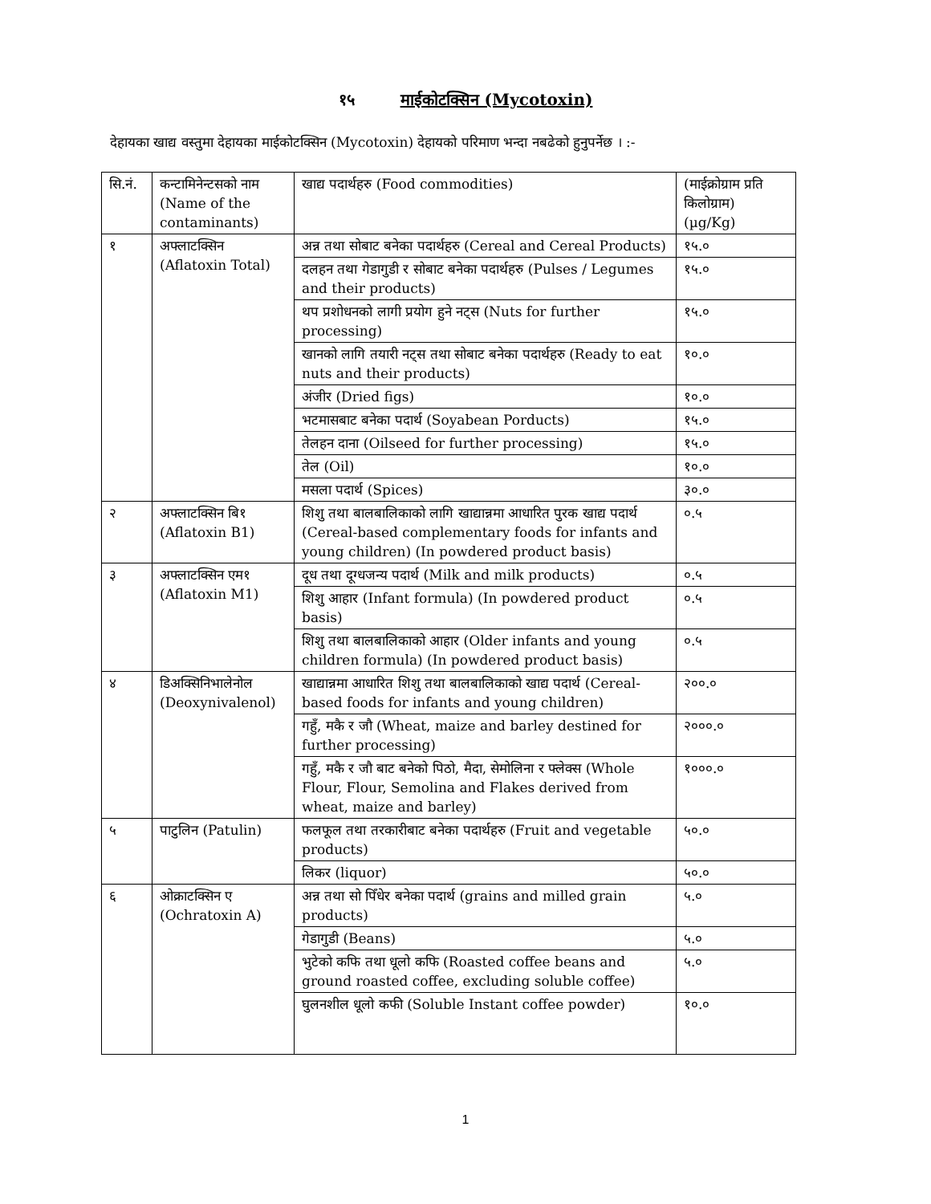१५ माईकोटक्सिन (Mycotoxin)
देहायका खाद्य वस्तुमा देहायका माईकोटक्सिन (Mycotoxin) देहायको परिमाण भन्दा नबढेको हुनुपर्नेछ । :-
| सि.नं. | कन्टामिनेन्टसको नाम (Name of the contaminants) | खाद्य पदार्थहरु (Food commodities) | (माईक्रोग्राम प्रति किलोग्राम) (µg/Kg) |
| १ | अफ्लाटक्सिन (Aflatoxin Total) | अन्न तथा सोबाट बनेका पदार्थहरु (Cereal and Cereal Products) | १५.० |
| | | दलहन तथा गेडागुडी र सोबाट बनेका पदार्थहरु (Pulses / Legumes and their products) | १५.० |
| | | थप प्रशोधनको लागी प्रयोग हुने नट्स (Nuts for further processing) | १५.० |
| | | खानको लागि तयारी नट्स तथा सोबाट बनेका पदार्थहरु (Ready to eat nuts and their products) | १०.० |
| | | अंजीर (Dried figs) | १०.० |
| | | भटमासबाट बनेका पदार्थ (Soyabean Porducts) | १५.० |
| | | तेलहन दाना (Oilseed for further processing) | १५.० |
| | | तेल (Oil) | १०.० |
| | | मसला पदार्थ (Spices) | ३०.० |
| २ | अफ्लाटक्सिन बि१ (Aflatoxin B1) | शिशु तथा बालबालिकाको लागि खाद्यान्नमा आधारित पुरक खाद्य पदार्थ (Cereal-based complementary foods for infants and young children) (In powdered product basis) | ०.५ |
| ३ | अफ्लाटक्सिन एम१ (Aflatoxin M1) | दूध तथा दूग्धजन्य पदार्थ (Milk and milk products) | ०.५ |
| | | शिशु आहार (Infant formula) (In powdered product basis) | ०.५ |
| | | शिशु तथा बालबालिकाको आहार (Older infants and young children formula) (In powdered product basis) | ०.५ |
| ४ | डिअक्सिनिभालेनोल (Deoxynivalenol) | खाद्यान्नमा आधारित शिशु तथा बालबालिकाको खाद्य पदार्थ (Cereal-based foods for infants and young children) | २००.० |
| | | गहुँ, मकै र जौ (Wheat, maize and barley destined for further processing) | २०००.० |
| | | गहुँ, मकै र जौ बाट बनेको पिठो, मैदा, सेमोलिना र फ्लेक्स (Whole Flour, Flour, Semolina and Flakes derived from wheat, maize and barley) | १०००.० |
| ५ | पाटुलिन (Patulin) | फलफूल तथा तरकारीबाट बनेका पदार्थहरु (Fruit and vegetable products) | ५०.० |
| | | लिकर (liquor) | ५०.० |
| ६ | ओक्राटक्सिन ए (Ochratoxin A) | अन्न तथा सो पिँधेर बनेका पदार्थ (grains and milled grain products) | ५.० |
| | | गेडागुडी (Beans) | ५.० |
| | | भुटेको कफि तथा धूलो कफि (Roasted coffee beans and ground roasted coffee, excluding soluble coffee) | ५.० |
| | | घुलनशील धूलो कफी (Soluble Instant coffee powder) | १०.० |
1